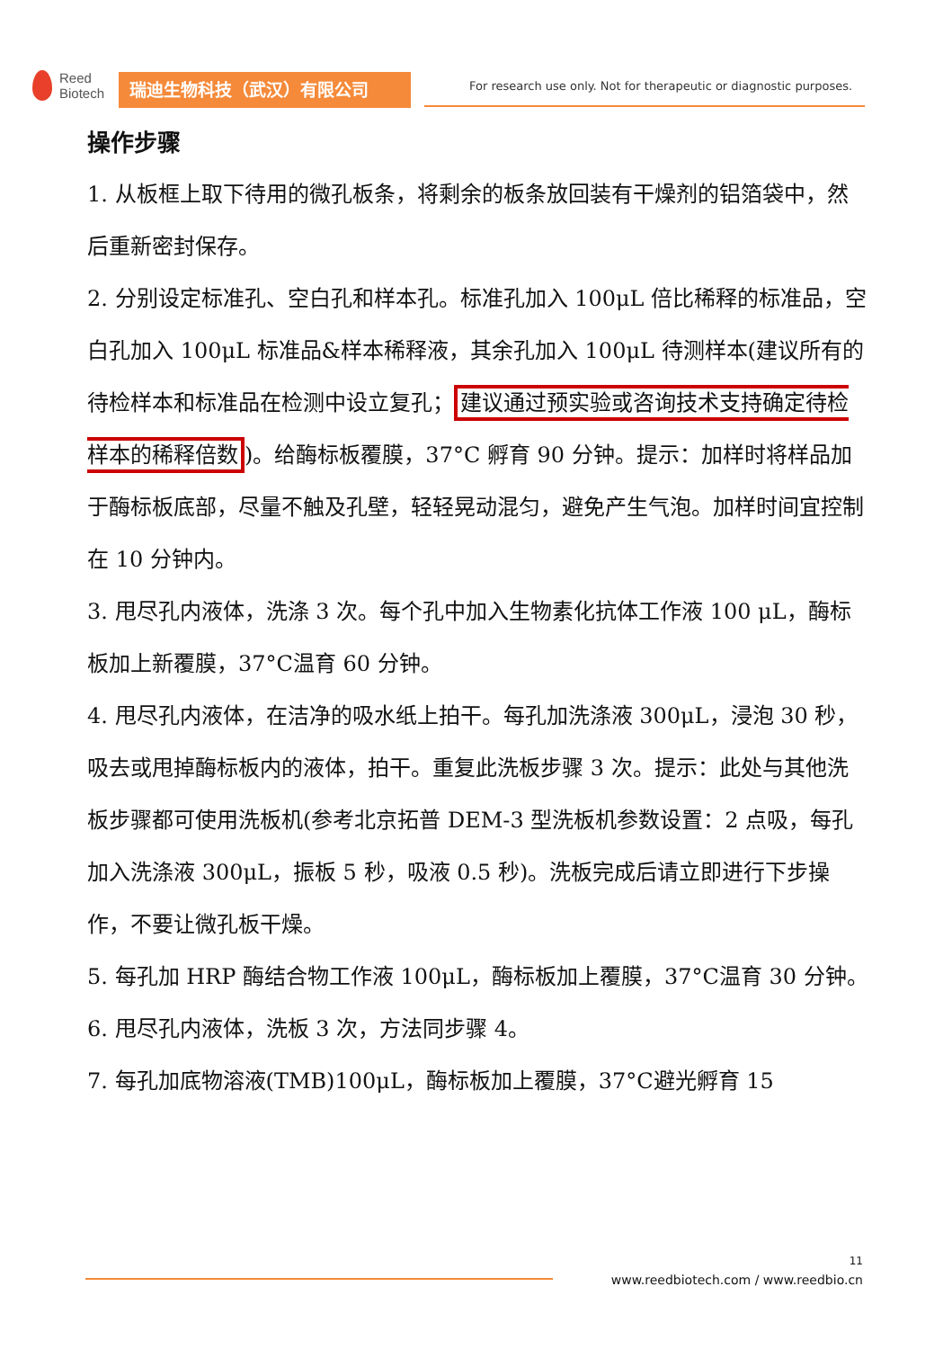Reed
Biotech
瑞迪生物科技（武汉）有限公司
For research use only. Not for therapeutic or diagnostic purposes.
操作步骤
1. 从板框上取下待用的微孔板条，将剩余的板条放回装有干燥剂的铝箔袋中，然后重新密封保存。
2. 分别设定标准孔、空白孔和样本孔。标准孔加入 100μL 倍比稀释的标准品，空白孔加入 100μL 标准品&样本稀释液，其余孔加入 100μL 待测样本(建议所有的待检样本和标准品在检测中设立复孔； 建议通过预实验或咨询技术支持确定待检样本的稀释倍数)。给酶标板覆膜，37°C 孵育 90 分钟。提示：加样时将样品加于酶标板底部，尽量不触及孔壁，轻轻晃动混匀，避免产生气泡。加样时间宜控制在 10 分钟内。
3. 甩尽孔内液体，洗涤 3 次。每个孔中加入生物素化抗体工作液 100 μL，酶标板加上新覆膜，37°C温育 60 分钟。
4. 甩尽孔内液体，在洁净的吸水纸上拍干。每孔加洗涤液 300μL，浸泡 30 秒，吸去或甩掉酶标板内的液体，拍干。重复此洗板步骤 3 次。提示：此处与其他洗板步骤都可使用洗板机(参考北京拓普 DEM-3 型洗板机参数设置：2 点吸，每孔加入洗涤液 300μL，振板 5 秒，吸液 0.5 秒)。洗板完成后请立即进行下步操作，不要让微孔板干燥。
5. 每孔加 HRP 酶结合物工作液 100μL，酶标板加上覆膜，37°C温育 30 分钟。
6. 甩尽孔内液体，洗板 3 次，方法同步骤 4。
7. 每孔加底物溶液(TMB)100μL，酶标板加上覆膜，37°C避光孵育 15
11
www.reedbiotech.com / www.reedbio.cn